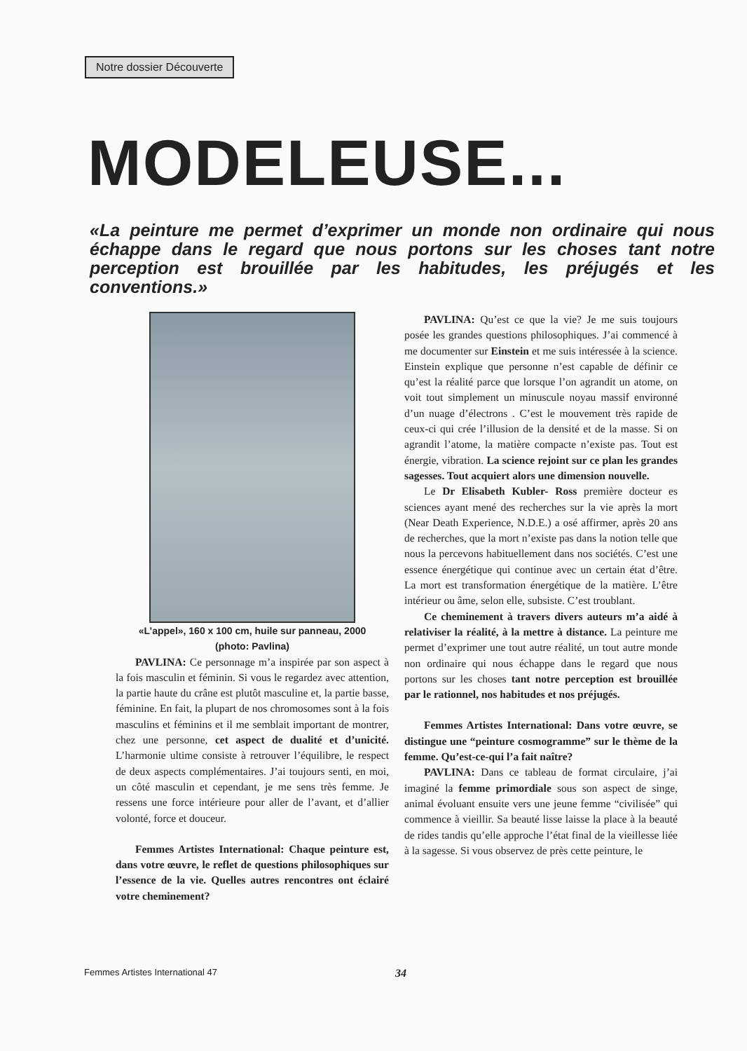Notre dossier Découverte
MODELEUSE...
«La peinture me permet d’exprimer un monde non ordinaire qui nous échappe dans le regard que nous portons sur les choses tant notre perception est brouillée par les habitudes, les préjugés et les conventions.»
«L’appel», 160 x 100 cm, huile sur panneau, 2000
(photo: Pavlina)
PAVLINA: Ce personnage m’a inspirée par son aspect à la fois masculin et féminin. Si vous le regardez avec attention, la partie haute du crâne est plutôt masculine et, la partie basse, féminine. En fait, la plupart de nos chromosomes sont à la fois masculins et féminins et il me semblait important de montrer, chez une personne, cet aspect de dualité et d’unicité. L’harmonie ultime consiste à retrouver l’équilibre, le respect de deux aspects complémentaires. J’ai toujours senti, en moi, un côté masculin et cependant, je me sens très femme. Je ressens une force intérieure pour aller de l’avant, et d’allier volonté, force et douceur.
Femmes Artistes International: Chaque peinture est, dans votre œuvre, le reflet de questions philosophiques sur l’essence de la vie. Quelles autres rencontres ont éclairé votre cheminement?
PAVLINA: Qu’est ce que la vie? Je me suis toujours posée les grandes questions philosophiques. J’ai commencé à me documenter sur Einstein et me suis intéressée à la science. Einstein explique que personne n’est capable de définir ce qu’est la réalité parce que lorsque l’on agrandit un atome, on voit tout simplement un minuscule noyau massif environné d’un nuage d’électrons . C’est le mouvement très rapide de ceux-ci qui crée l’illusion de la densité et de la masse. Si on agrandit l’atome, la matière compacte n’existe pas. Tout est énergie, vibration. La science rejoint sur ce plan les grandes sagesses. Tout acquiert alors une dimension nouvelle.
Le Dr Elisabeth Kubler- Ross première docteur es sciences ayant mené des recherches sur la vie après la mort (Near Death Experience, N.D.E.) a osé affirmer, après 20 ans de recherches, que la mort n’existe pas dans la notion telle que nous la percevons habituellement dans nos sociétés. C’est une essence énergétique qui continue avec un certain état d’être. La mort est transformation énergétique de la matière. L’être intérieur ou âme, selon elle, subsiste. C’est troublant.
Ce cheminement à travers divers auteurs m’a aidé à relativiser la réalité, à la mettre à distance. La peinture me permet d’exprimer une tout autre réalité, un tout autre monde non ordinaire qui nous échappe dans le regard que nous portons sur les choses tant notre perception est brouillée par le rationnel, nos habitudes et nos préjugés.
Femmes Artistes International: Dans votre œuvre, se distingue une “peinture cosmogramme” sur le thème de la femme. Qu’est-ce-qui l’a fait naître?
PAVLINA: Dans ce tableau de format circulaire, j’ai imaginé la femme primordiale sous son aspect de singe, animal évoluant ensuite vers une jeune femme “civilisée” qui commence à vieillir. Sa beauté lisse laisse la place à la beauté de rides tandis qu’elle approche l’état final de la vieillesse liée à la sagesse. Si vous observez de près cette peinture, le
Femmes Artistes International 47 34